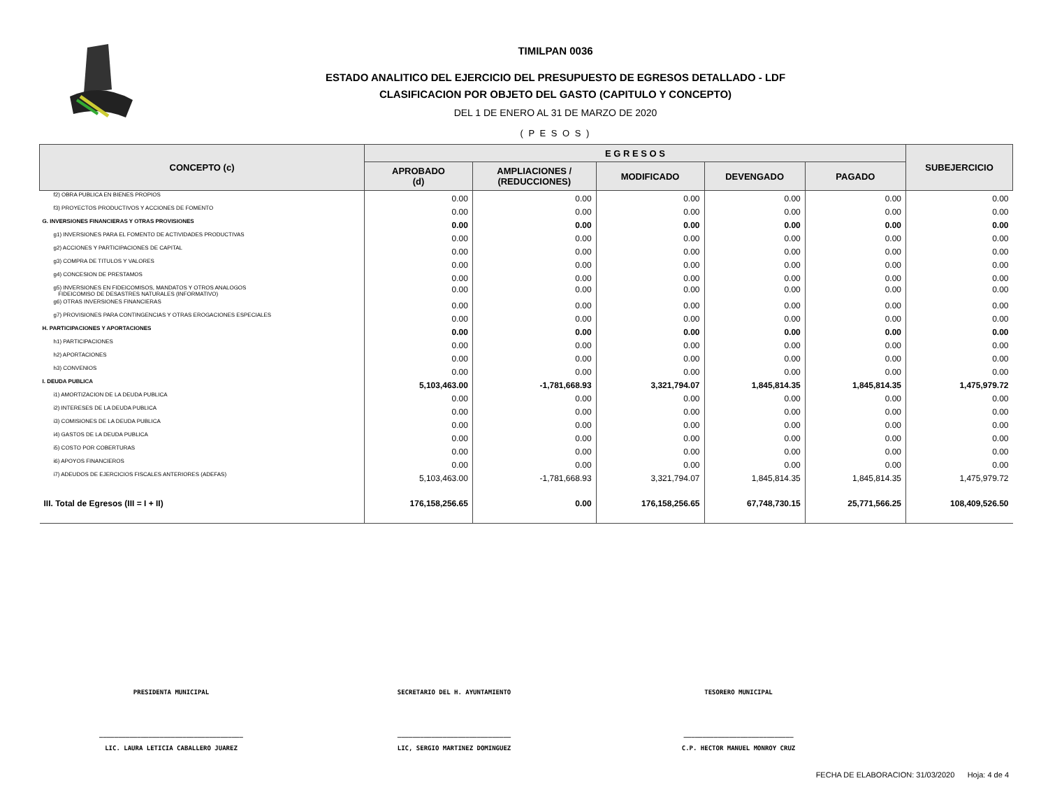TIMILPAN 0036
ESTADO ANALITICO DEL EJERCICIO DEL PRESUPUESTO DE EGRESOS DETALLADO - LDF
CLASIFICACION POR OBJETO DEL GASTO (CAPITULO Y CONCEPTO)
DEL 1 DE ENERO AL 31 DE MARZO DE 2020
( P E S O S )
| CONCEPTO (c) | E G R E S O S | | | | | SUBEJERCICIO |
| --- | --- | --- | --- | --- | --- | --- |
| | APROBADO (d) | AMPLIACIONES / (REDUCCIONES) | MODIFICADO | DEVENGADO | PAGADO | |
| f2) OBRA PUBLICA EN BIENES PROPIOS | 0.00 | 0.00 | 0.00 | 0.00 | 0.00 | 0.00 |
| f3) PROYECTOS PRODUCTIVOS Y ACCIONES DE FOMENTO | 0.00 | 0.00 | 0.00 | 0.00 | 0.00 | 0.00 |
| G. INVERSIONES FINANCIERAS Y OTRAS PROVISIONES | 0.00 | 0.00 | 0.00 | 0.00 | 0.00 | 0.00 |
| g1) INVERSIONES PARA EL FOMENTO DE ACTIVIDADES PRODUCTIVAS | 0.00 | 0.00 | 0.00 | 0.00 | 0.00 | 0.00 |
| g2) ACCIONES Y PARTICIPACIONES DE CAPITAL | 0.00 | 0.00 | 0.00 | 0.00 | 0.00 | 0.00 |
| g3) COMPRA DE TITULOS Y VALORES | 0.00 | 0.00 | 0.00 | 0.00 | 0.00 | 0.00 |
| g4) CONCESION DE PRESTAMOS | 0.00 | 0.00 | 0.00 | 0.00 | 0.00 | 0.00 |
| g5) INVERSIONES EN FIDEICOMISOS, MANDATOS Y OTROS ANALOGOS FIDEICOMISO DE DESASTRES NATURALES (INFORMATIVO) | 0.00 | 0.00 | 0.00 | 0.00 | 0.00 | 0.00 |
| g6) OTRAS INVERSIONES FINANCIERAS | 0.00 | 0.00 | 0.00 | 0.00 | 0.00 | 0.00 |
| g7) PROVISIONES PARA CONTINGENCIAS Y OTRAS EROGACIONES ESPECIALES | 0.00 | 0.00 | 0.00 | 0.00 | 0.00 | 0.00 |
| H. PARTICIPACIONES Y APORTACIONES | 0.00 | 0.00 | 0.00 | 0.00 | 0.00 | 0.00 |
| h1) PARTICIPACIONES | 0.00 | 0.00 | 0.00 | 0.00 | 0.00 | 0.00 |
| h2) APORTACIONES | 0.00 | 0.00 | 0.00 | 0.00 | 0.00 | 0.00 |
| h3) CONVENIOS | 0.00 | 0.00 | 0.00 | 0.00 | 0.00 | 0.00 |
| I. DEUDA PUBLICA | 5,103,463.00 | -1,781,668.93 | 3,321,794.07 | 1,845,814.35 | 1,845,814.35 | 1,475,979.72 |
| i1) AMORTIZACION DE LA DEUDA PUBLICA | 0.00 | 0.00 | 0.00 | 0.00 | 0.00 | 0.00 |
| i2) INTERESES DE LA DEUDA PUBLICA | 0.00 | 0.00 | 0.00 | 0.00 | 0.00 | 0.00 |
| i3) COMISIONES DE LA DEUDA PUBLICA | 0.00 | 0.00 | 0.00 | 0.00 | 0.00 | 0.00 |
| i4) GASTOS DE LA DEUDA PUBLICA | 0.00 | 0.00 | 0.00 | 0.00 | 0.00 | 0.00 |
| i5) COSTO POR COBERTURAS | 0.00 | 0.00 | 0.00 | 0.00 | 0.00 | 0.00 |
| i6) APOYOS FINANCIEROS | 0.00 | 0.00 | 0.00 | 0.00 | 0.00 | 0.00 |
| i7) ADEUDOS DE EJERCICIOS FISCALES ANTERIORES (ADEFAS) | 5,103,463.00 | -1,781,668.93 | 3,321,794.07 | 1,845,814.35 | 1,845,814.35 | 1,475,979.72 |
| III. Total de Egresos (III = I + II) | 176,158,256.65 | 0.00 | 176,158,256.65 | 67,748,730.15 | 25,771,566.25 | 108,409,526.50 |
PRESIDENTA MUNICIPAL SECRETARIO DEL H. AYUNTAMIENTO TESORERO MUNICIPAL
______________________________________
LIC. LAURA LETICIA CABALLERO JUAREZ
______________________________
LIC, SERGIO MARTINEZ DOMINGUEZ
_____________________________
C.P. HECTOR MANUEL MONROY CRUZ
FECHA DE ELABORACION: 31/03/2020 Hoja: 4 de 4